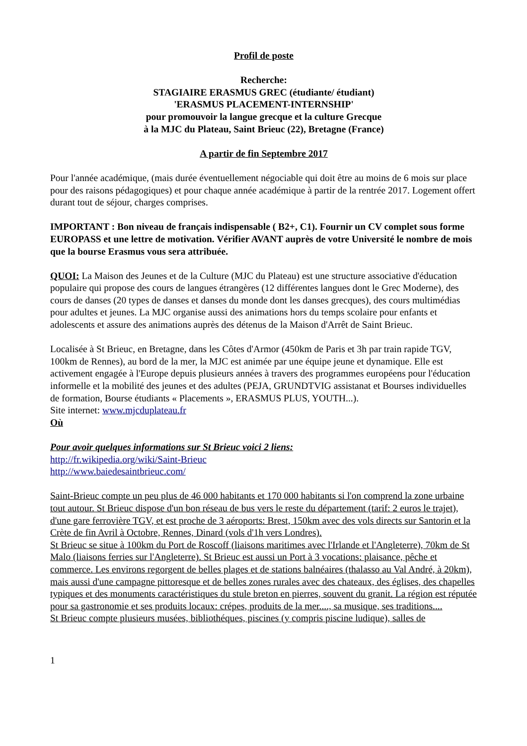Profil de poste
Recherche:
STAGIAIRE ERASMUS GREC (étudiante/ étudiant)
'ERASMUS PLACEMENT-INTERNSHIP'
pour promouvoir la langue grecque et la culture Grecque
à la MJC du Plateau, Saint Brieuc (22), Bretagne (France)
A partir de fin Septembre 2017
Pour l'année académique, (mais durée éventuellement négociable qui doit être au moins de 6 mois sur place pour des raisons pédagogiques) et pour chaque année académique à partir de la rentrée 2017. Logement offert durant tout de séjour, charges comprises.
IMPORTANT : Bon niveau de français indispensable ( B2+, C1). Fournir un CV complet sous forme EUROPASS et une lettre de motivation. Vérifier AVANT auprès de votre Université le nombre de mois que la bourse Erasmus vous sera attribuée.
QUOI: La Maison des Jeunes et de la Culture (MJC du Plateau) est une structure associative d'éducation populaire qui propose des cours de langues étrangères (12 différentes langues dont le Grec Moderne), des cours de danses (20 types de danses et danses du monde dont les danses grecques), des cours multimédias pour adultes et jeunes. La MJC organise aussi des animations hors du temps scolaire pour enfants et adolescents et assure des animations auprès des détenus de la Maison d'Arrêt de Saint Brieuc.
Localisée à St Brieuc, en Bretagne, dans les Côtes d'Armor (450km de Paris et 3h par train rapide TGV, 100km de Rennes), au bord de la mer, la MJC est animée par une équipe jeune et dynamique. Elle est activement engagée à l'Europe depuis plusieurs années à travers des programmes européens pour l'éducation informelle et la mobilité des jeunes et des adultes (PEJA, GRUNDTVIG assistanat et Bourses individuelles de formation, Bourse étudiants « Placements », ERASMUS PLUS, YOUTH...).
Site internet: www.mjcduplateau.fr
Où
Pour avoir quelques informations sur St Brieuc voici 2 liens:
http://fr.wikipedia.org/wiki/Saint-Brieuc
http://www.baiedesaintbrieuc.com/
Saint-Brieuc compte un peu plus de 46 000 habitants et 170 000 habitants si l'on comprend la zone urbaine tout autour. St Brieuc dispose d'un bon réseau de bus vers le reste du département (tarif: 2 euros le trajet), d'une gare ferrovière TGV, et est proche de 3 aéroports: Brest, 150km avec des vols directs sur Santorin et la Crète de fin Avril à Octobre, Rennes, Dinard (vols d'1h vers Londres).
St Brieuc se situe à 100km du Port de Roscoff (liaisons maritimes avec l'Irlande et l'Angleterre), 70km de St Malo (liaisons ferries sur l'Angleterre). St Brieuc est aussi un Port à 3 vocations: plaisance, pêche et commerce. Les environs regorgent de belles plages et de stations balnéaires (thalasso au Val André, à 20km), mais aussi d'une campagne pittoresque et de belles zones rurales avec des chateaux, des églises, des chapelles typiques et des monuments caractéristiques du stule breton en pierres, souvent du granit. La région est réputée pour sa gastronomie et ses produits locaux: crépes, produits de la mer...., sa musique, ses traditions....
St Brieuc compte plusieurs musées, bibliothéques, piscines (y compris piscine ludique), salles de
1